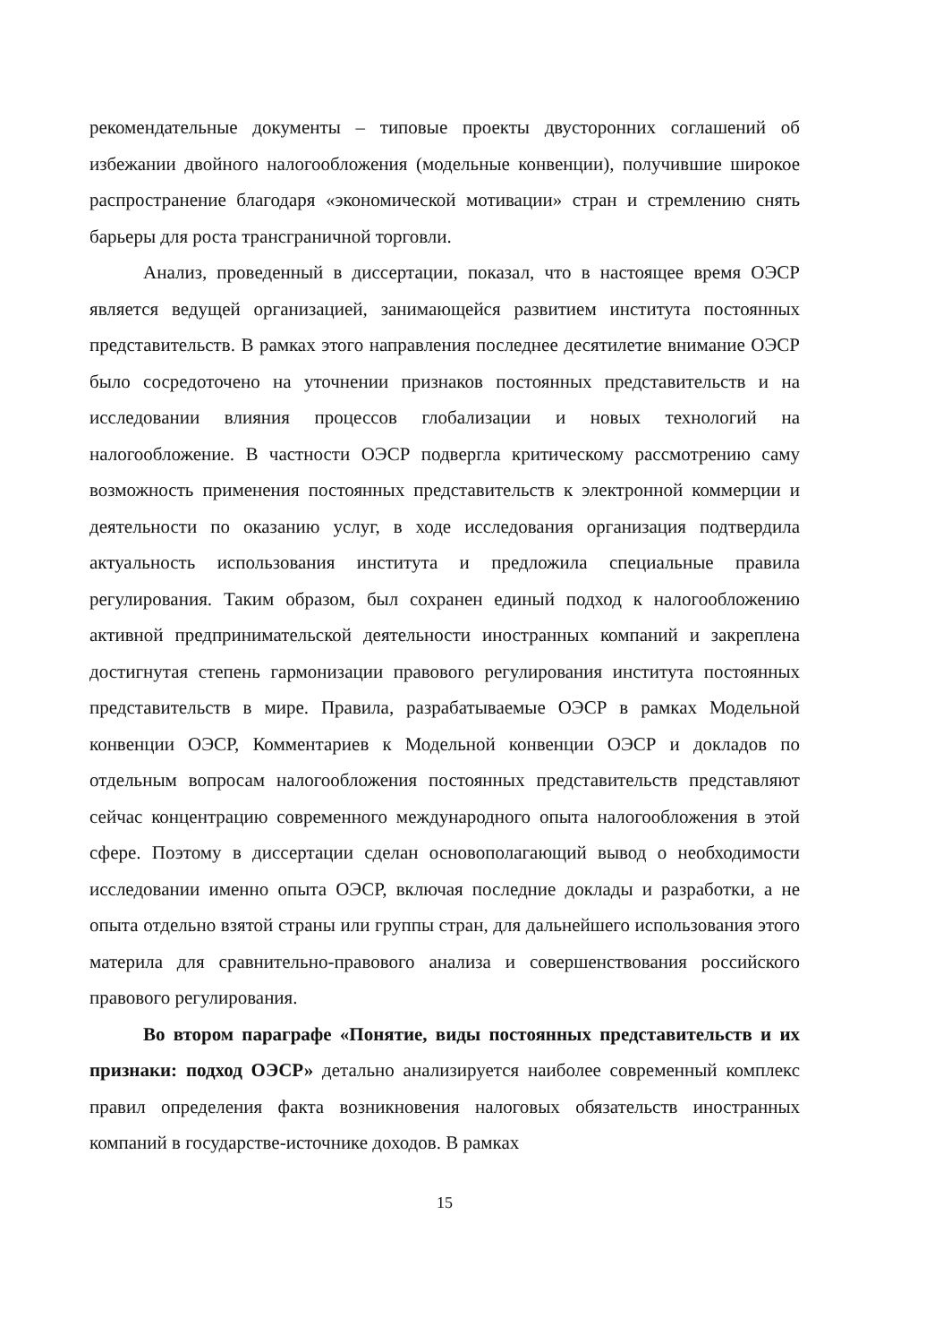рекомендательные документы – типовые проекты двусторонних соглашений об избежании двойного налогообложения (модельные конвенции), получившие широкое распространение благодаря «экономической мотивации» стран и стремлению снять барьеры для роста трансграничной торговли.
Анализ, проведенный в диссертации, показал, что в настоящее время ОЭСР является ведущей организацией, занимающейся развитием института постоянных представительств. В рамках этого направления последнее десятилетие внимание ОЭСР было сосредоточено на уточнении признаков постоянных представительств и на исследовании влияния процессов глобализации и новых технологий на налогообложение. В частности ОЭСР подвергла критическому рассмотрению саму возможность применения постоянных представительств к электронной коммерции и деятельности по оказанию услуг, в ходе исследования организация подтвердила актуальность использования института и предложила специальные правила регулирования. Таким образом, был сохранен единый подход к налогообложению активной предпринимательской деятельности иностранных компаний и закреплена достигнутая степень гармонизации правового регулирования института постоянных представительств в мире. Правила, разрабатываемые ОЭСР в рамках Модельной конвенции ОЭСР, Комментариев к Модельной конвенции ОЭСР и докладов по отдельным вопросам налогообложения постоянных представительств представляют сейчас концентрацию современного международного опыта налогообложения в этой сфере. Поэтому в диссертации сделан основополагающий вывод о необходимости исследовании именно опыта ОЭСР, включая последние доклады и разработки, а не опыта отдельно взятой страны или группы стран, для дальнейшего использования этого материла для сравнительно-правового анализа и совершенствования российского правового регулирования.
Во втором параграфе «Понятие, виды постоянных представительств и их признаки: подход ОЭСР» детально анализируется наиболее современный комплекс правил определения факта возникновения налоговых обязательств иностранных компаний в государстве-источнике доходов. В рамках
15